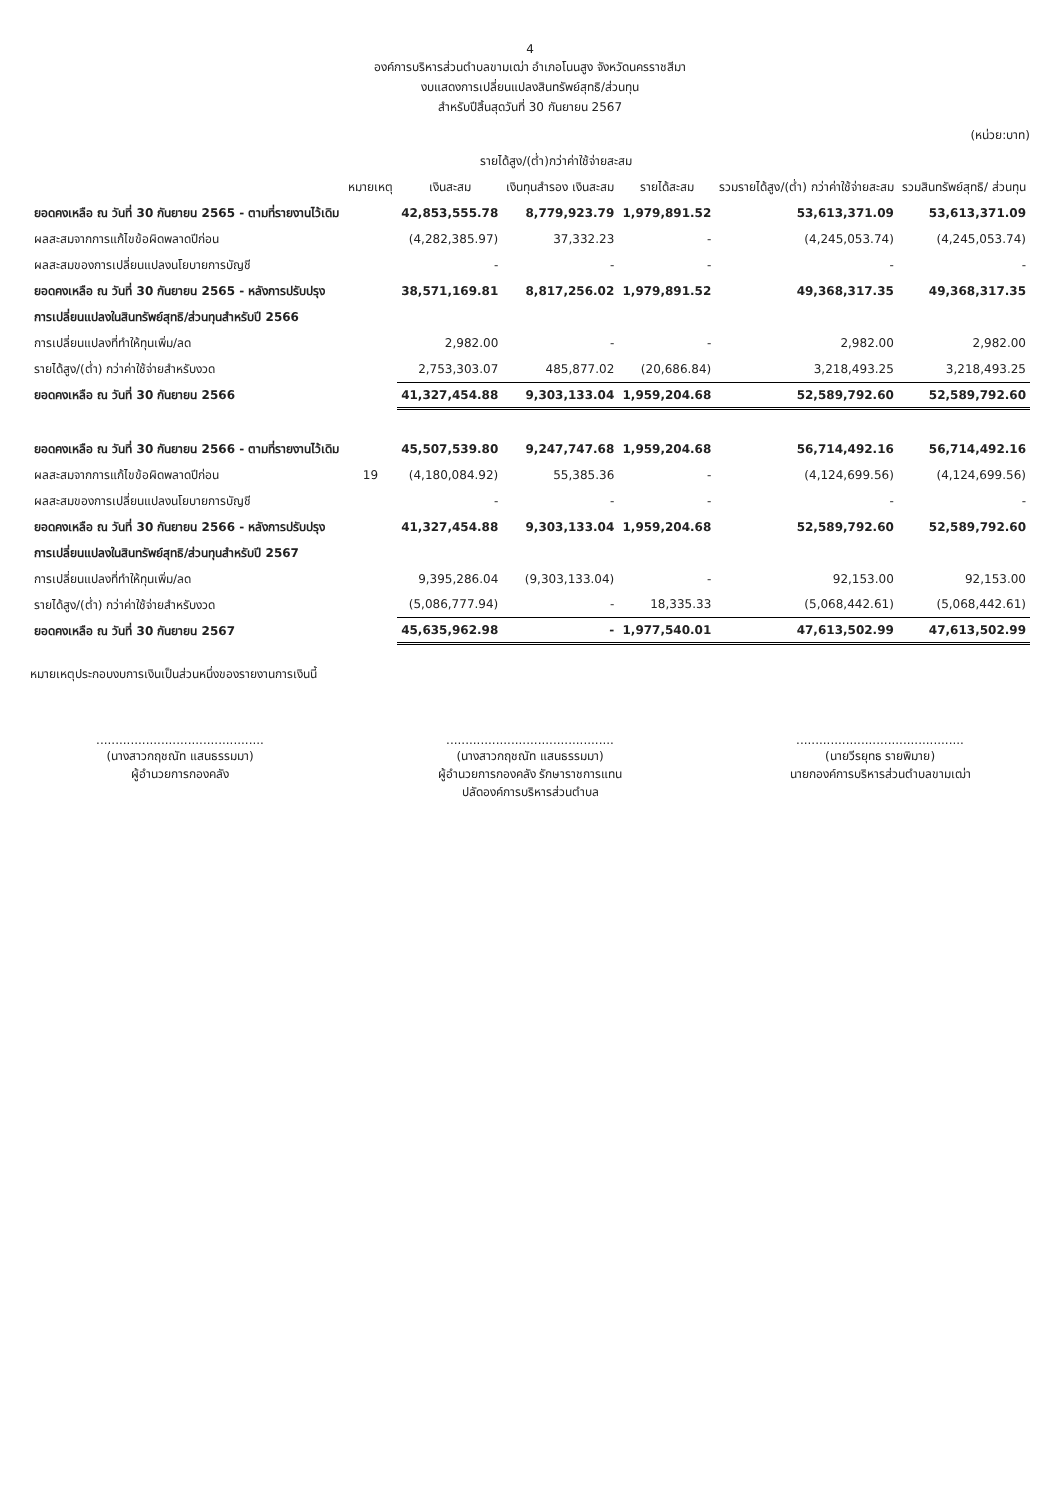4
องค์การบริหารส่วนตำบลขามเฒ่า อำเภอโนนสูง จังหวัดนครราชสีมา
งบแสดงการเปลี่ยนแปลงสินทรัพย์สุทธิ/ส่วนทุน
สำหรับปีสิ้นสุดวันที่ 30 กันยายน 2567
(หน่วย:บาท)
| | หมายเหตุ | รายได้สูง/(ต่ำ)กว่าค่าใช้จ่ายสะสม | | | รวมรายได้สูง/(ต่ำ) กว่าค่าใช้จ่ายสะสม | รวมสินทรัพย์สุทธิ/ ส่วนทุน |
| --- | --- | --- | --- | --- | --- | --- |
| | | เงินสะสม | เงินทุนสำรอง เงินสะสม | รายได้สะสม | | |
| ยอดคงเหลือ ณ วันที่ 30 กันยายน 2565 - ตามที่รายงานไว้เดิม | | 42,853,555.78 | 8,779,923.79 | 1,979,891.52 | 53,613,371.09 | 53,613,371.09 |
| ผลสะสมจากการแก้ไขข้อผิดพลาดปีก่อน | | (4,282,385.97) | 37,332.23 | - | (4,245,053.74) | (4,245,053.74) |
| ผลสะสมของการเปลี่ยนแปลงนโยบายการบัญชี | | - | - | - | - | - |
| ยอดคงเหลือ ณ วันที่ 30 กันยายน 2565 - หลังการปรับปรุง | | 38,571,169.81 | 8,817,256.02 | 1,979,891.52 | 49,368,317.35 | 49,368,317.35 |
| การเปลี่ยนแปลงในสินทรัพย์สุทธิ/ส่วนทุนสำหรับปี 2566 | | | | | | |
| การเปลี่ยนแปลงที่ทำให้ทุนเพิ่ม/ลด | | 2,982.00 | - | - | 2,982.00 | 2,982.00 |
| รายได้สูง/(ต่ำ) กว่าค่าใช้จ่ายสำหรับงวด | | 2,753,303.07 | 485,877.02 | (20,686.84) | 3,218,493.25 | 3,218,493.25 |
| ยอดคงเหลือ ณ วันที่ 30 กันยายน 2566 | | 41,327,454.88 | 9,303,133.04 | 1,959,204.68 | 52,589,792.60 | 52,589,792.60 |
| ยอดคงเหลือ ณ วันที่ 30 กันยายน 2566 - ตามที่รายงานไว้เดิม | | 45,507,539.80 | 9,247,747.68 | 1,959,204.68 | 56,714,492.16 | 56,714,492.16 |
| ผลสะสมจากการแก้ไขข้อผิดพลาดปีก่อน | 19 | (4,180,084.92) | 55,385.36 | - | (4,124,699.56) | (4,124,699.56) |
| ผลสะสมของการเปลี่ยนแปลงนโยบายการบัญชี | | - | - | - | - | - |
| ยอดคงเหลือ ณ วันที่ 30 กันยายน 2566 - หลังการปรับปรุง | | 41,327,454.88 | 9,303,133.04 | 1,959,204.68 | 52,589,792.60 | 52,589,792.60 |
| การเปลี่ยนแปลงในสินทรัพย์สุทธิ/ส่วนทุนสำหรับปี 2567 | | | | | | |
| การเปลี่ยนแปลงที่ทำให้ทุนเพิ่ม/ลด | | 9,395,286.04 | (9,303,133.04) | - | 92,153.00 | 92,153.00 |
| รายได้สูง/(ต่ำ) กว่าค่าใช้จ่ายสำหรับงวด | | (5,086,777.94) | - | 18,335.33 | (5,068,442.61) | (5,068,442.61) |
| ยอดคงเหลือ ณ วันที่ 30 กันยายน 2567 | | 45,635,962.98 | - | 1,977,540.01 | 47,613,502.99 | 47,613,502.99 |
หมายเหตุประกอบงบการเงินเป็นส่วนหนึ่งของรายงานการเงินนี้
............................................
(นางสาวกฤชณัท แสนธรรมมา)
ผู้อำนวยการกองคลัง
............................................
(นางสาวกฤชณัท แสนธรรมมา)
ผู้อำนวยการกองคลัง รักษาราชการแทน
ปลัดองค์การบริหารส่วนตำบล
............................................
(นายวีรยุทธ รายพิมาย)
นายกองค์การบริหารส่วนตำบลขามเฒ่า